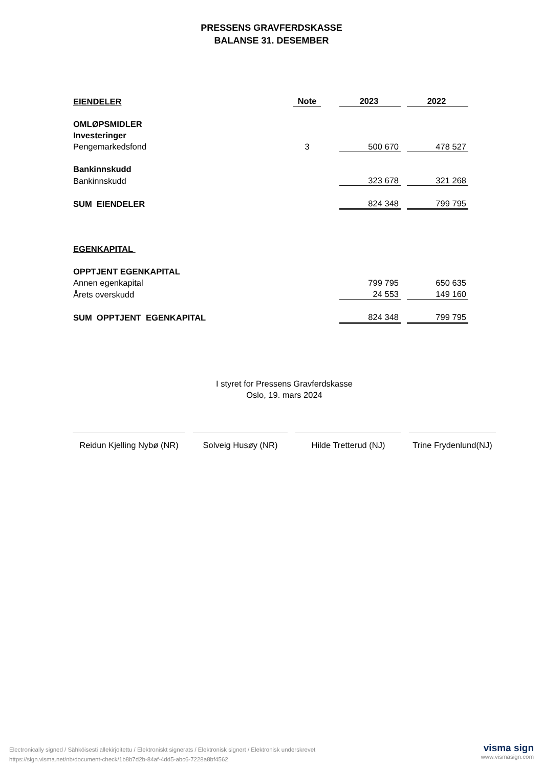PRESSENS GRAVFERDSKASSE
BALANSE 31. DESEMBER
| EIENDELER | Note | | 2023 | | 2022 |
| OMLØPSMIDLER | | | | | |
| Investeringer | | | | | |
| Pengemarkedsfond | 3 | | 500 670 | | 478 527 |
| Bankinnskudd | | | | | |
| Bankinnskudd | | | 323 678 | | 321 268 |
| SUM EIENDELER | | | 824 348 | | 799 795 |
| EGENKAPITAL | | | | | |
| OPPTJENT EGENKAPITAL | | | | | |
| Annen egenkapital | | | 799 795 | | 650 635 |
| Årets overskudd | | | 24 553 | | 149 160 |
| SUM OPPTJENT EGENKAPITAL | | | 824 348 | | 799 795 |
I styret for Pressens Gravferdskasse
Oslo, 19. mars 2024
Reidun Kjelling Nybø (NR)
Solveig Husøy (NR) Hilde Tretterud (NJ) Trine Frydenlund(NJ)
Electronically signed / Sähköisesti allekirjoitettu / Elektroniskt signerats / Elektronisk signert / Elektronisk underskrevet
https://sign.visma.net/nb/document-check/1b8b7d2b-84af-4dd5-abc6-7228a8bf4562
visma sign
www.vismasign.com